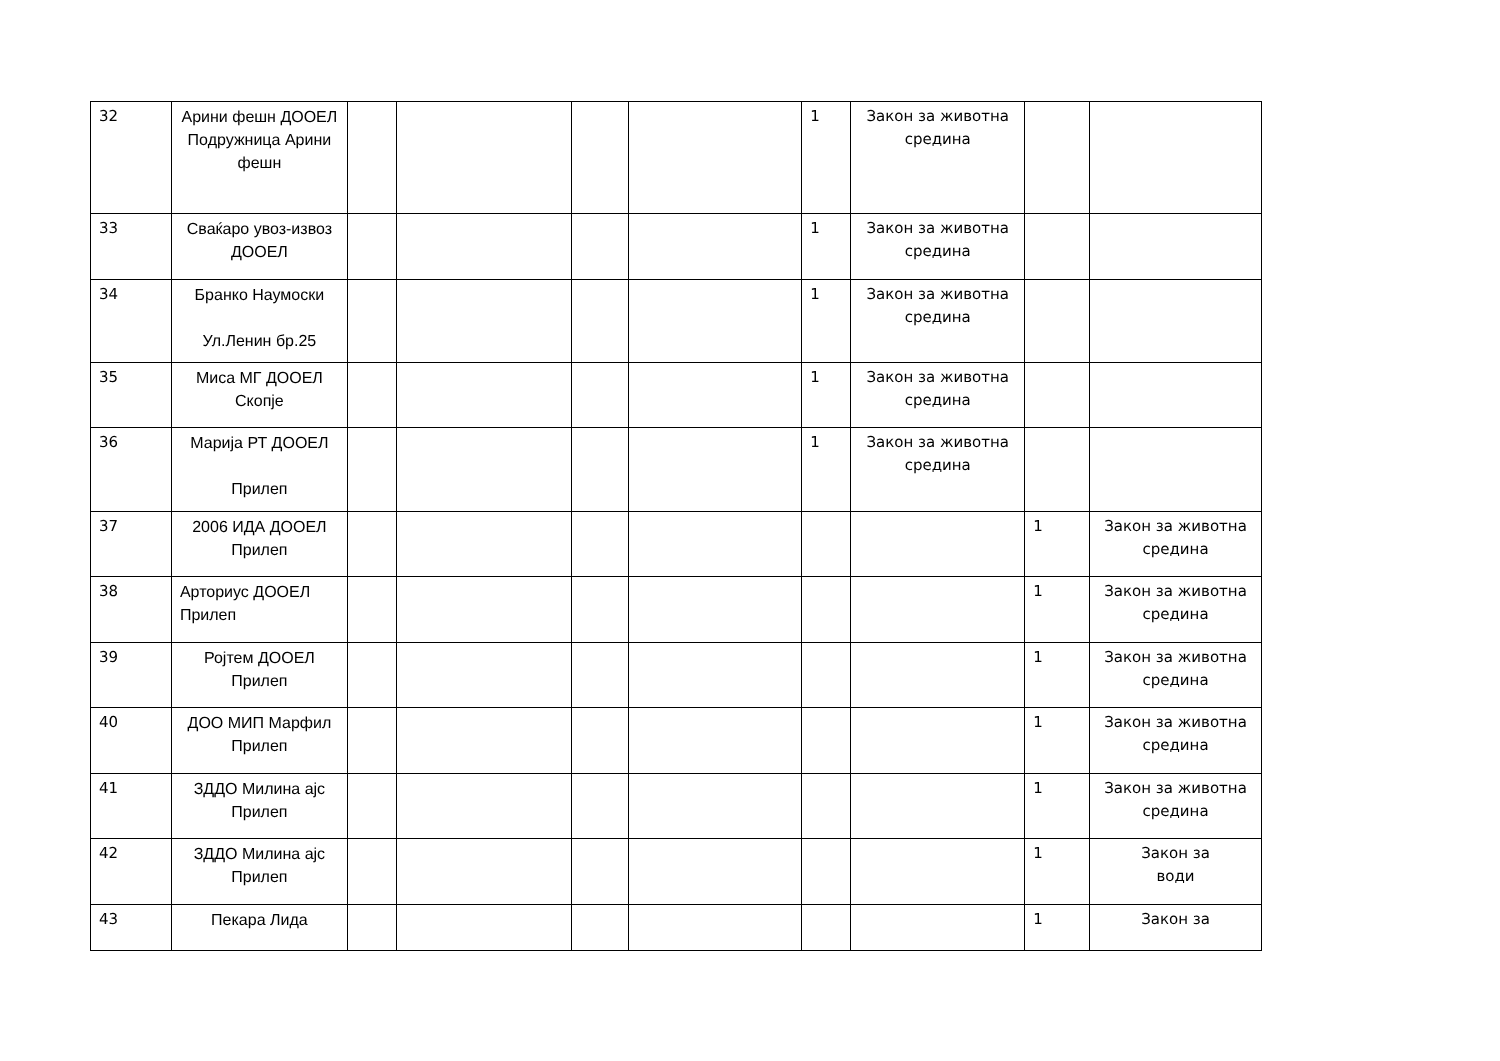| 32 | Арини фешн ДООЕЛ Подружница Арини фешн | | | | | 1 | Закон за животна средина | | |
| 33 | Сваќаро увоз-извоз ДООЕЛ | | | | | 1 | Закон за животна средина | | |
| 34 | Бранко Наумоски Ул.Ленин бр.25 | | | | | 1 | Закон за животна средина | | |
| 35 | Миса МГ ДООЕЛ Скопје | | | | | 1 | Закон за животна средина | | |
| 36 | Марија РТ ДООЕЛ Прилеп | | | | | 1 | Закон за животна средина | | |
| 37 | 2006 ИДА ДООЕЛ Прилеп | | | | | | | 1 | Закон за животна средина |
| 38 | Арториус ДООЕЛ Прилеп | | | | | | | 1 | Закон за животна средина |
| 39 | Ројтем ДООЕЛ Прилеп | | | | | | | 1 | Закон за животна средина |
| 40 | ДОО МИП Марфил Прилеп | | | | | | | 1 | Закон за животна средина |
| 41 | ЗДДО Милина ајс Прилеп | | | | | | | 1 | Закон за животна средина |
| 42 | ЗДДО Милина ајс Прилеп | | | | | | | 1 | Закон за води |
| 43 | Пекара Лида | | | | | | | 1 | Закон за |